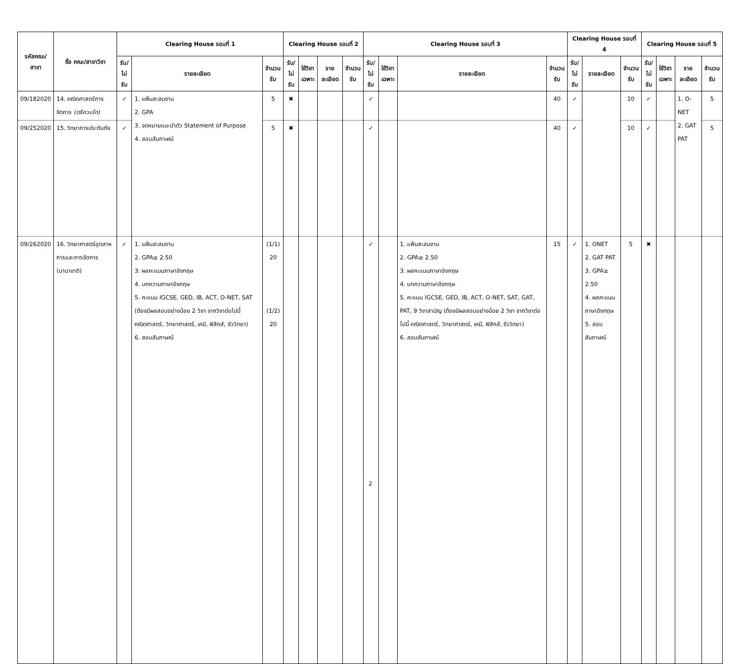| รหัสคณะ/ สาขา | ชื่อ คณะ/สาขาวิชา | Clearing House รอบที่ 1 | | | Clearing House รอบที่ 2 | | | | Clearing House รอบที่ 3 | | | | Clearing House รอบที่ 4 | | | Clearing House รอบที่ 5 | | | |
| --- | --- | --- | --- | --- | --- | --- | --- | --- | --- | --- | --- | --- | --- | --- | --- | --- | --- | --- | --- |
| | | รับ/ ไม่รับ | รายละเอียด | จำนวน รับ | รับ/ ไม่รับ | ใช้วิชา เฉพาะ | รายละเอียด | จำนวน รับ | รับ/ ไม่รับ | ใช้วิชา เฉพาะ | รายละเอียด | จำนวน รับ | รับ/ ไม่รับ | รายละเอียด | จำนวน รับ | รับ/ ไม่รับ | ใช้วิชา เฉพาะ | รายละเอียด | จำนวน รับ |
| 09/182020 | 14. คณิตศาสตร์การจัดการ (ตรีควบโท) | ✓ | 1. แฟ้มสะสมงาน 2. GPA 3. จดหมายแนะนำตัว Statement of Purpose 4. สอบสัมภาษณ์ | 5 | ✖ | | | | ✓ | | | 40 | ✓ | | 10 | ✓ | | 1. O-NET 2. GAT PAT | 5 |
| 09/252020 | 15. วิทยาการประกันภัย | ✓ | | 5 | ✖ | | | | ✓ | | | 40 | ✓ | | 10 | ✓ | | | 5 |
| 09/262020 | 16. วิทยาศาสตร์อุตสาหการและการจัดการ (นานาชาติ) | ✓ | 1. แฟ้มสะสมงาน 2. GPA≥ 2.50 3. ผลคะแนนภาษาอังกฤษ 4. บทความภาษาอังกฤษ 5. คะแนน IGCSE, GED, IB, ACT, O-NET, SAT (ต้องมีผลสอบอย่างน้อย 2 วิชา จากวิชาต่อไปนี้ คณิตศาสตร์, วิทยาศาสตร์, เคมี, ฟิสิกส์, ชีววิทยา) 6. สอบสัมภาษณ์ | (1/1) 20 (1/2) 20 | | | | | ✓ | | 1. แฟ้มสะสมงาน 2. GPA≥ 2.50 3. ผลคะแนนภาษาอังกฤษ 4. บทความภาษาอังกฤษ 5. คะแนน IGCSE, GED, IB, ACT, O-NET, SAT, GAT, PAT, 9 วิชาสามัญ (ต้องมีผลสอบอย่างน้อย 2 วิชา จากวิชาต่อไปนี้ คณิตศาสตร์, วิทยาศาสตร์, เคมี, ฟิสิกส์, ชีววิทยา) 6. สอบสัมภาษณ์ | 15 | ✓ | 1. ONET 2. GAT PAT 3. GPA≥ 2.50 4. ผลคะแนนภาษาอังกฤษ 5. สอบสัมภาษณ์ | 5 | ✖ | | | |
2